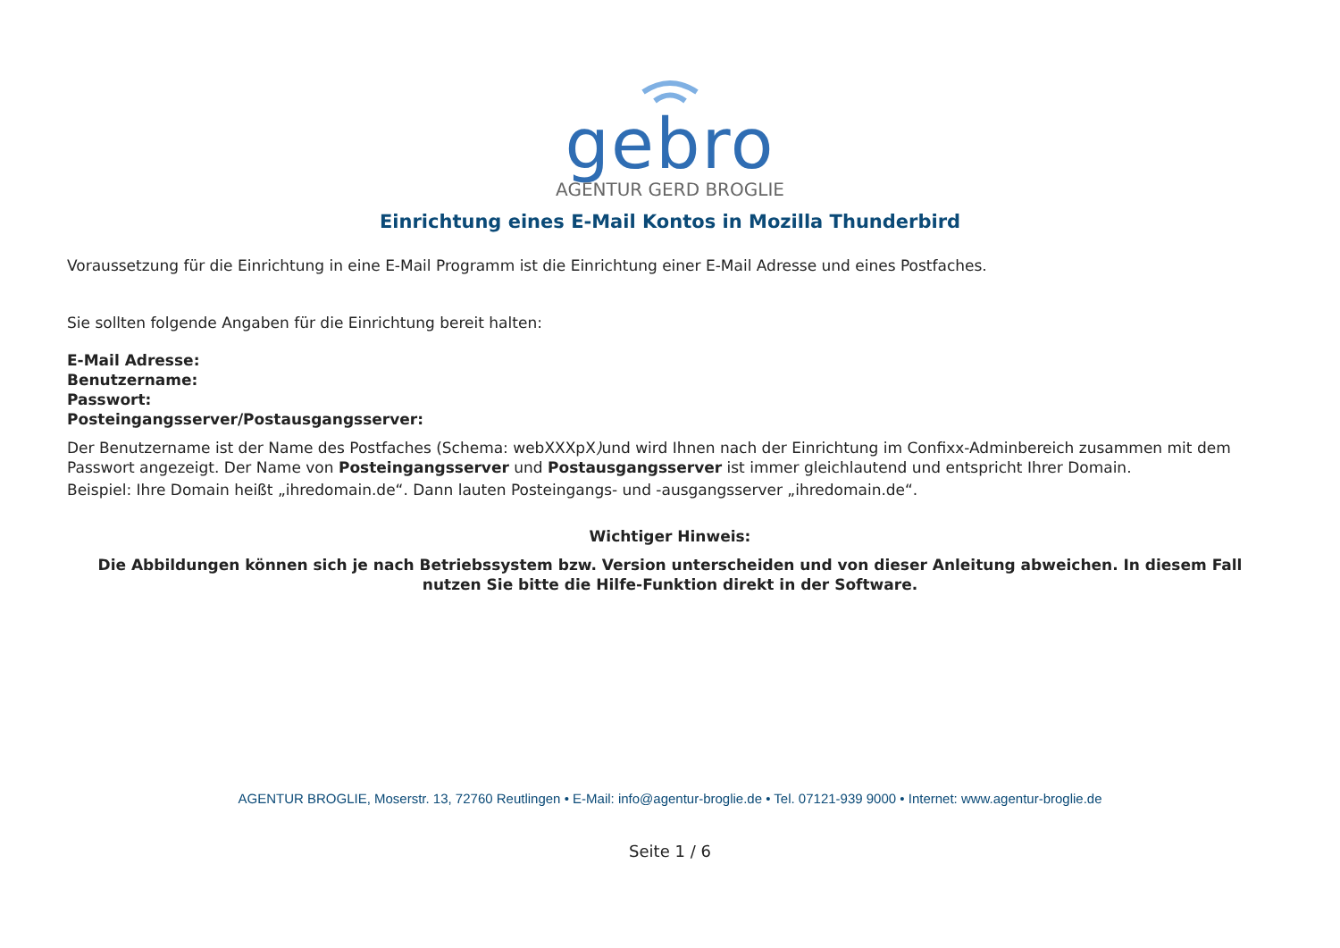gebro
AGENTUR GERD BROGLIE
Einrichtung eines E-Mail Kontos in Mozilla Thunderbird
Voraussetzung für die Einrichtung in eine E-Mail Programm ist die Einrichtung einer E-Mail Adresse und eines Postfaches.
Sie sollten folgende Angaben für die Einrichtung bereit halten:
E-Mail Adresse:
Benutzername:
Passwort:
Posteingangsserver/Postausgangsserver:
Der Benutzername ist der Name des Postfaches (Schema: webXXXpX) und wird Ihnen nach der Einrichtung im Confixx-Adminbereich zusammen mit dem Passwort angezeigt. Der Name von Posteingangsserver und Postausgangsserver ist immer gleichlautend und entspricht Ihrer Domain.
Beispiel: Ihre Domain heißt „ihredomain.de“. Dann lauten Posteingangs- und -ausgangsserver „ihredomain.de“.
Wichtiger Hinweis:
Die Abbildungen können sich je nach Betriebssystem bzw. Version unterscheiden und von dieser Anleitung abweichen. In diesem Fall nutzen Sie bitte die Hilfe-Funktion direkt in der Software.
AGENTUR BROGLIE, Moserstr. 13, 72760 Reutlingen • E-Mail: info@agentur-broglie.de • Tel. 07121-939 9000 • Internet: www.agentur-broglie.de
Seite 1 / 6